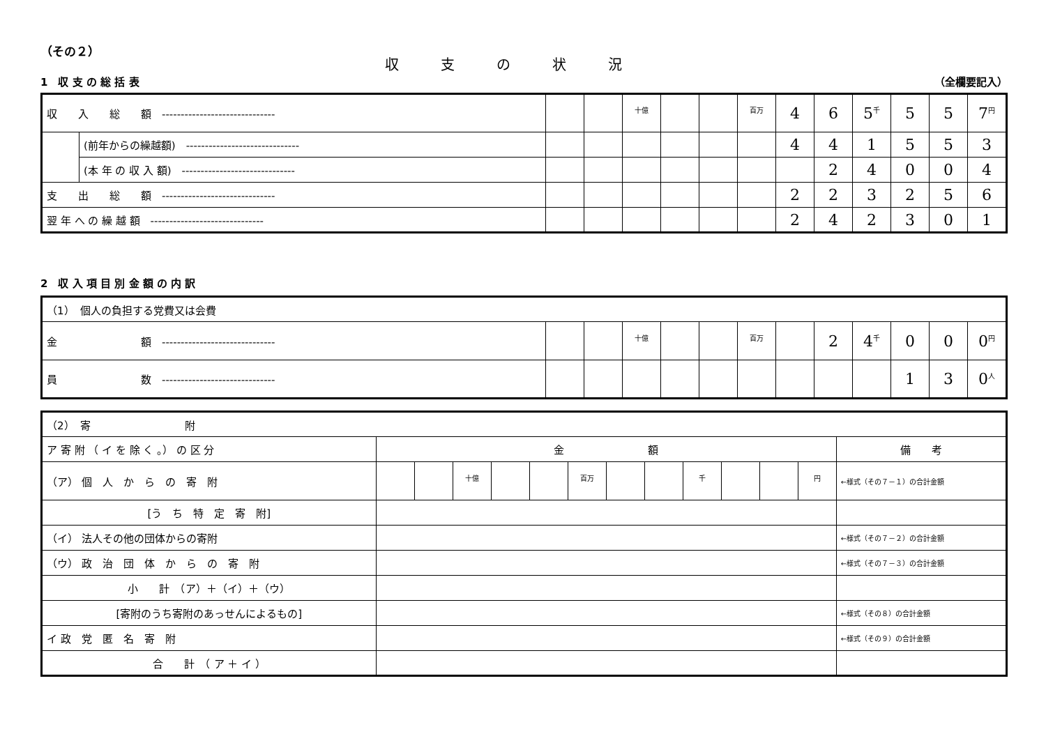（その２）
収支の状況
1　収 支 の 総 括 表 （全欄要記入）
| 収 入 総 額 ------------------------------ | | | | 十億 | | | 百万 | 4 | 6 | 5 千 | 5 | 5 | 7 円 |
| | (前年からの繰越額) ------------------------------ | | | | | | | 4 | 4 | 1 | 5 | 5 | 3 |
| | (本 年 の 収 入 額) ------------------------------ | | | | | | | | 2 | 4 | 0 | 0 | 4 |
| 支 出 総 額 ------------------------------ | | | | | | | | 2 | 2 | 3 | 2 | 5 | 6 |
| 翌 年 へ の 繰 越 額 ------------------------------ | | | | | | | | 2 | 4 | 2 | 3 | 0 | 1 |
2　収 入 項 目 別 金 額 の 内 訳
| （1） 個人の負担する党費又は会費 | | | | | | | | | | | | |
| 金 額 ------------------------------ | | | 十億 | | | 百万 | | 2 | 4 千 | 0 | 0 | 0 円 |
| 員 数 ------------------------------ | | | | | | | | | | 1 | 3 | 0 人 |
| （2） 寄 附 | | | | | | | | | | | | | |
| ア 寄 附 （ イ を 除 く 。） の 区 分 | 金 額 | | | | | | | | | | | | 備 考 |
| （ア） 個 人 か ら の 寄 附 | | | 十億 | | | 百万 | | | 千 | | | 円 | ←様式（その７－１）の合計金額 |
| [う ち 特 定 寄 附] | | | | | | | | | | | | | |
| （イ） 法人その他の団体からの寄附 | | | | | | | | | | | | | ←様式（その７－２）の合計金額 |
| （ウ） 政 治 団 体 か ら の 寄 附 | | | | | | | | | | | | | ←様式（その７－３）の合計金額 |
| 小 計 （ア）＋（イ）＋（ウ） | | | | | | | | | | | | | |
| [寄附のうち寄附のあっせんによるもの] | | | | | | | | | | | | | ←様式（その８）の合計金額 |
| イ 政 党 匿 名 寄 附 | | | | | | | | | | | | | ←様式（その９）の合計金額 |
| 合 計 （ ア ＋ イ ） | | | | | | | | | | | | | |